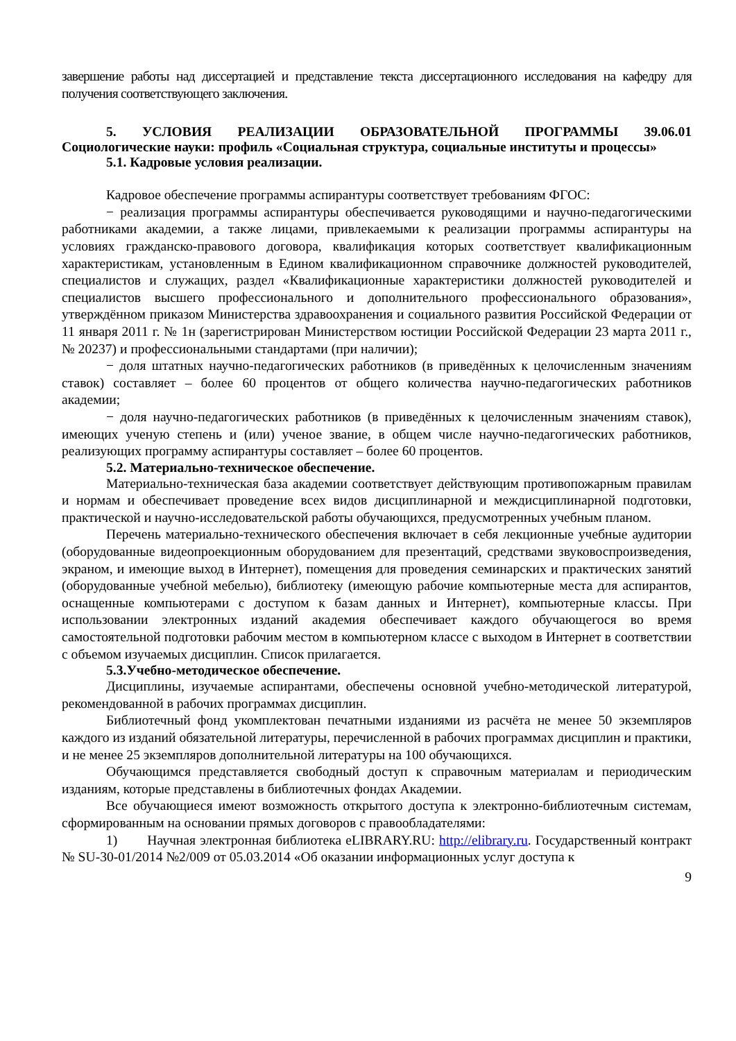завершение работы над диссертацией и представление текста диссертационного исследования на кафедру для получения соответствующего заключения.
5. УСЛОВИЯ РЕАЛИЗАЦИИ ОБРАЗОВАТЕЛЬНОЙ ПРОГРАММЫ 39.06.01 Социологические науки: профиль «Социальная структура, социальные институты и процессы»
5.1. Кадровые условия реализации.
Кадровое обеспечение программы аспирантуры соответствует требованиям ФГОС:
− реализация программы аспирантуры обеспечивается руководящими и научно-педагогическими работниками академии, а также лицами, привлекаемыми к реализации программы аспирантуры на условиях гражданско-правового договора, квалификация которых соответствует квалификационным характеристикам, установленным в Едином квалификационном справочнике должностей руководителей, специалистов и служащих, раздел «Квалификационные характеристики должностей руководителей и специалистов высшего профессионального и дополнительного профессионального образования», утверждённом приказом Министерства здравоохранения и социального развития Российской Федерации от 11 января 2011 г. № 1н (зарегистрирован Министерством юстиции Российской Федерации 23 марта 2011 г., № 20237) и профессиональными стандартами (при наличии);
− доля штатных научно-педагогических работников (в приведённых к целочисленным значениям ставок) составляет – более 60 процентов от общего количества научно-педагогических работников академии;
− доля научно-педагогических работников (в приведённых к целочисленным значениям ставок), имеющих ученую степень и (или) ученое звание, в общем числе научно-педагогических работников, реализующих программу аспирантуры составляет – более 60 процентов.
5.2. Материально-техническое обеспечение.
Материально-техническая база академии соответствует действующим противопожарным правилам и нормам и обеспечивает проведение всех видов дисциплинарной и междисциплинарной подготовки, практической и научно-исследовательской работы обучающихся, предусмотренных учебным планом.
Перечень материально-технического обеспечения включает в себя лекционные учебные аудитории (оборудованные видеопроекционным оборудованием для презентаций, средствами звуковоспроизведения, экраном, и имеющие выход в Интернет), помещения для проведения семинарских и практических занятий (оборудованные учебной мебелью), библиотеку (имеющую рабочие компьютерные места для аспирантов, оснащенные компьютерами с доступом к базам данных и Интернет), компьютерные классы. При использовании электронных изданий академия обеспечивает каждого обучающегося во время самостоятельной подготовки рабочим местом в компьютерном классе с выходом в Интернет в соответствии с объемом изучаемых дисциплин. Список прилагается.
5.3.Учебно-методическое обеспечение.
Дисциплины, изучаемые аспирантами, обеспечены основной учебно-методической литературой, рекомендованной в рабочих программах дисциплин.
Библиотечный фонд укомплектован печатными изданиями из расчёта не менее 50 экземпляров каждого из изданий обязательной литературы, перечисленной в рабочих программах дисциплин и практики, и не менее 25 экземпляров дополнительной литературы на 100 обучающихся.
Обучающимся представляется свободный доступ к справочным материалам и периодическим изданиям, которые представлены в библиотечных фондах Академии.
Все обучающиеся имеют возможность открытого доступа к электронно-библиотечным системам, сформированным на основании прямых договоров с правообладателями:
1) Научная электронная библиотека eLIBRARY.RU: http://elibrary.ru. Государственный контракт № SU-30-01/2014 №2/009 от 05.03.2014 «Об оказании информационных услуг доступа к
9